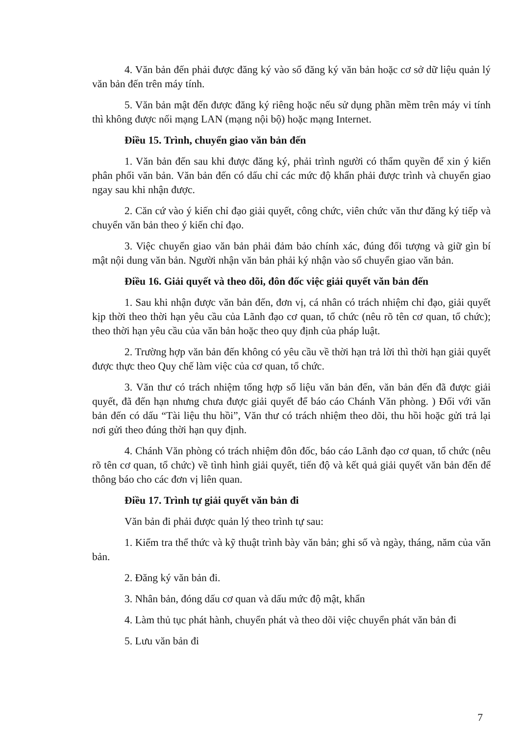4. Văn bản đến phải được đăng ký vào sổ đăng ký văn bản hoặc cơ sở dữ liệu quản lý văn bản đến trên máy tính.
5. Văn bản mật đến được đăng ký riêng hoặc nếu sử dụng phần mềm trên máy vi tính thì không được nối mạng LAN (mạng nội bộ) hoặc mạng Internet.
Điều 15. Trình, chuyển giao văn bản đến
1. Văn bản đến sau khi được đăng ký, phải trình người có thẩm quyền để xin ý kiến phân phối văn bản. Văn bản đến có dấu chỉ các mức độ khẩn phải được trình và chuyển giao ngay sau khi nhận được.
2. Căn cứ vào ý kiến chỉ đạo giải quyết, công chức, viên chức văn thư đăng ký tiếp và chuyển văn bản theo ý kiến chỉ đạo.
3. Việc chuyển giao văn bản phải đảm bảo chính xác, đúng đối tượng và giữ gìn bí mật nội dung văn bản. Người nhận văn bản phải ký nhận vào sổ chuyển giao văn bản.
Điều 16. Giải quyết và theo dõi, đôn đốc việc giải quyết văn bản đến
1. Sau khi nhận được văn bản đến, đơn vị, cá nhân có trách nhiệm chỉ đạo, giải quyết kịp thời theo thời hạn yêu cầu của Lãnh đạo cơ quan, tổ chức (nêu rõ tên cơ quan, tổ chức); theo thời hạn yêu cầu của văn bản hoặc theo quy định của pháp luật.
2. Trường hợp văn bản đến không có yêu cầu về thời hạn trả lời thì thời hạn giải quyết được thực theo Quy chế làm việc của cơ quan, tổ chức.
3. Văn thư có trách nhiệm tổng hợp số liệu văn bản đến, văn bản đến đã được giải quyết, đã đến hạn nhưng chưa được giải quyết để báo cáo Chánh Văn phòng. ) Đối với văn bản đến có dấu “Tài liệu thu hồi”, Văn thư có trách nhiệm theo dõi, thu hồi hoặc gửi trả lại nơi gửi theo đúng thời hạn quy định.
4. Chánh Văn phòng có trách nhiệm đôn đốc, báo cáo Lãnh đạo cơ quan, tổ chức (nêu rõ tên cơ quan, tổ chức) về tình hình giải quyết, tiến độ và kết quả giải quyết văn bản đến để thông báo cho các đơn vị liên quan.
Điều 17. Trình tự giải quyết văn bản đi
Văn bản đi phải được quản lý theo trình tự sau:
1. Kiểm tra thể thức và kỹ thuật trình bày văn bản; ghi số và ngày, tháng, năm của văn bản.
2. Đăng ký văn bản đi.
3. Nhân bản, đóng dấu cơ quan và dấu mức độ mật, khẩn
4. Làm thủ tục phát hành, chuyển phát và theo dõi việc chuyển phát văn bản đi
5. Lưu văn bản đi
7